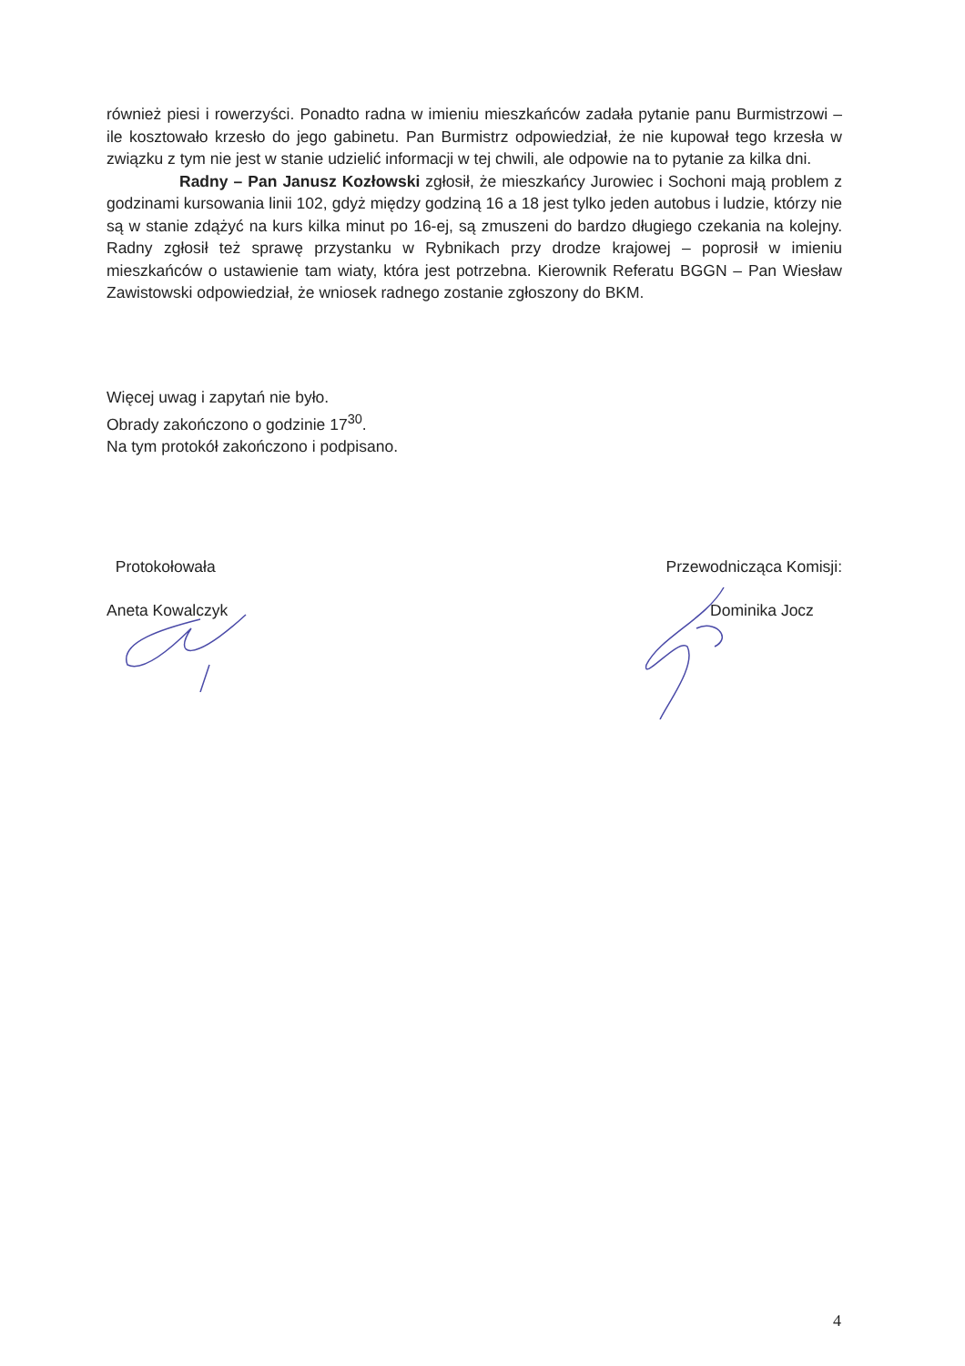również piesi i rowerzyści. Ponadto radna w imieniu mieszkańców zadała pytanie panu Burmistrzowi – ile kosztowało krzesło do jego gabinetu. Pan Burmistrz odpowiedział, że nie kupował tego krzesła w związku z tym nie jest w stanie udzielić informacji w tej chwili, ale odpowie na to pytanie za kilka dni.
Radny – Pan Janusz Kozłowski zgłosił, że mieszkańcy Jurowiec i Sochoni mają problem z godzinami kursowania linii 102, gdyż między godziną 16 a 18 jest tylko jeden autobus i ludzie, którzy nie są w stanie zdążyć na kurs kilka minut po 16-ej, są zmuszeni do bardzo długiego czekania na kolejny. Radny zgłosił też sprawę przystanku w Rybnikach przy drodze krajowej – poprosił w imieniu mieszkańców o ustawienie tam wiaty, która jest potrzebna. Kierownik Referatu BGGN – Pan Wiesław Zawistowski odpowiedział, że wniosek radnego zostanie zgłoszony do BKM.
Więcej uwag i zapytań nie było.
Obrady zakończono o godzinie 17<sup>30</sup>.
Na tym protokół zakończono i podpisano.
Protokołowała
Aneta Kowalczyk
Przewodnicząca Komisji:
Dominika Jocz
4